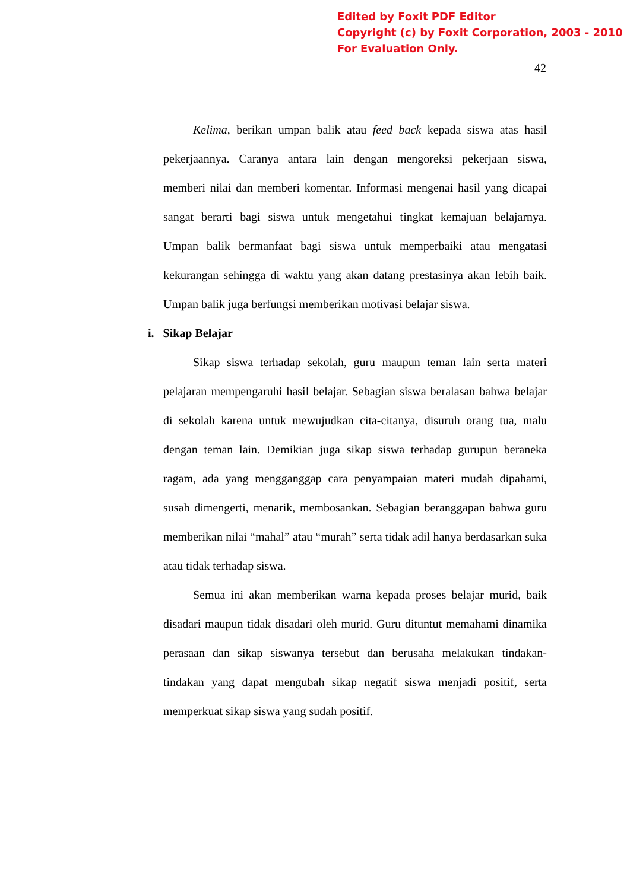Edited by Foxit PDF Editor
Copyright (c) by Foxit Corporation, 2003 - 2010
For Evaluation Only.
42
Kelima, berikan umpan balik atau feed back kepada siswa atas hasil pekerjaannya. Caranya antara lain dengan mengoreksi pekerjaan siswa, memberi nilai dan memberi komentar. Informasi mengenai hasil yang dicapai sangat berarti bagi siswa untuk mengetahui tingkat kemajuan belajarnya. Umpan balik bermanfaat bagi siswa untuk memperbaiki atau mengatasi kekurangan sehingga di waktu yang akan datang prestasinya akan lebih baik. Umpan balik juga berfungsi memberikan motivasi belajar siswa.
i. Sikap Belajar
Sikap siswa terhadap sekolah, guru maupun teman lain serta materi pelajaran mempengaruhi hasil belajar. Sebagian siswa beralasan bahwa belajar di sekolah karena untuk mewujudkan cita-citanya, disuruh orang tua, malu dengan teman lain. Demikian juga sikap siswa terhadap gurupun beraneka ragam, ada yang mengganggap cara penyampaian materi mudah dipahami, susah dimengerti, menarik, membosankan. Sebagian beranggapan bahwa guru memberikan nilai “mahal” atau “murah” serta tidak adil hanya berdasarkan suka atau tidak terhadap siswa.
Semua ini akan memberikan warna kepada proses belajar murid, baik disadari maupun tidak disadari oleh murid. Guru dituntut memahami dinamika perasaan dan sikap siswanya tersebut dan berusaha melakukan tindakan-tindakan yang dapat mengubah sikap negatif siswa menjadi positif, serta memperkuat sikap siswa yang sudah positif.